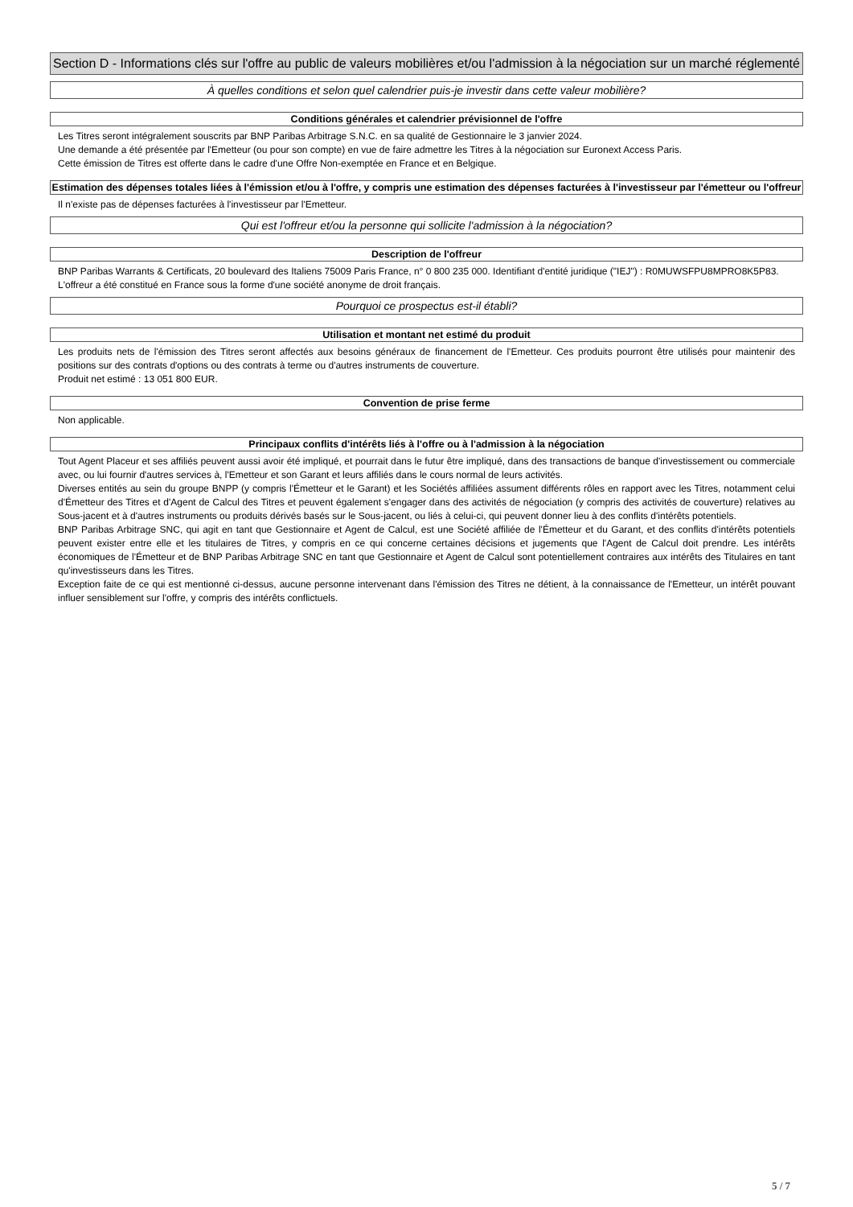Section D - Informations clés sur l'offre au public de valeurs mobilières et/ou l'admission à la négociation sur un marché réglementé
À quelles conditions et selon quel calendrier puis-je investir dans cette valeur mobilière?
Conditions générales et calendrier prévisionnel de l'offre
Les Titres seront intégralement souscrits par BNP Paribas Arbitrage S.N.C. en sa qualité de Gestionnaire le 3 janvier 2024.
Une demande a été présentée par l'Emetteur (ou pour son compte) en vue de faire admettre les Titres à la négociation sur Euronext Access Paris.
Cette émission de Titres est offerte dans le cadre d'une Offre Non-exemptée en France et en Belgique.
Estimation des dépenses totales liées à l'émission et/ou à l'offre, y compris une estimation des dépenses facturées à l'investisseur par l'émetteur ou l'offreur
Il n'existe pas de dépenses facturées à l'investisseur par l'Emetteur.
Qui est l'offreur et/ou la personne qui sollicite l'admission à la négociation?
Description de l'offreur
BNP Paribas Warrants & Certificats, 20 boulevard des Italiens 75009 Paris France, n° 0 800 235 000. Identifiant d'entité juridique ("IEJ") : R0MUWSFPU8MPRO8K5P83.
L'offreur a été constitué en France sous la forme d'une société anonyme de droit français.
Pourquoi ce prospectus est-il établi?
Utilisation et montant net estimé du produit
Les produits nets de l'émission des Titres seront affectés aux besoins généraux de financement de l'Emetteur. Ces produits pourront être utilisés pour maintenir des positions sur des contrats d'options ou des contrats à terme ou d'autres instruments de couverture.
Produit net estimé : 13 051 800 EUR.
Convention de prise ferme
Non applicable.
Principaux conflits d'intérêts liés à l'offre ou à l'admission à la négociation
Tout Agent Placeur et ses affiliés peuvent aussi avoir été impliqué, et pourrait dans le futur être impliqué, dans des transactions de banque d'investissement ou commerciale avec, ou lui fournir d'autres services à, l'Emetteur et son Garant et leurs affiliés dans le cours normal de leurs activités.
Diverses entités au sein du groupe BNPP (y compris l'Émetteur et le Garant) et les Sociétés affiliées assument différents rôles en rapport avec les Titres, notamment celui d'Émetteur des Titres et d'Agent de Calcul des Titres et peuvent également s'engager dans des activités de négociation (y compris des activités de couverture) relatives au Sous-jacent et à d'autres instruments ou produits dérivés basés sur le Sous-jacent, ou liés à celui-ci, qui peuvent donner lieu à des conflits d'intérêts potentiels.
BNP Paribas Arbitrage SNC, qui agit en tant que Gestionnaire et Agent de Calcul, est une Société affiliée de l'Émetteur et du Garant, et des conflits d'intérêts potentiels peuvent exister entre elle et les titulaires de Titres, y compris en ce qui concerne certaines décisions et jugements que l'Agent de Calcul doit prendre. Les intérêts économiques de l'Émetteur et de BNP Paribas Arbitrage SNC en tant que Gestionnaire et Agent de Calcul sont potentiellement contraires aux intérêts des Titulaires en tant qu'investisseurs dans les Titres.
Exception faite de ce qui est mentionné ci-dessus, aucune personne intervenant dans l'émission des Titres ne détient, à la connaissance de l'Emetteur, un intérêt pouvant influer sensiblement sur l'offre, y compris des intérêts conflictuels.
5 / 7